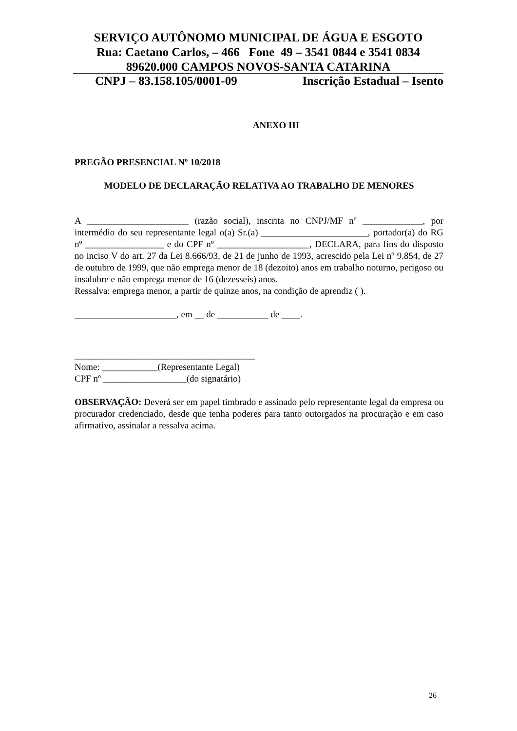SERVIÇO AUTÔNOMO MUNICIPAL DE ÁGUA E ESGOTO
Rua: Caetano Carlos, – 466 Fone 49 – 3541 0844 e 3541 0834
89620.000 CAMPOS NOVOS-SANTA CATARINA
CNPJ – 83.158.105/0001-09 Inscrição Estadual – Isento
ANEXO III
PREGÃO PRESENCIAL Nº 10/2018
MODELO DE DECLARAÇÃO RELATIVA AO TRABALHO DE MENORES
A ______________________ (razão social), inscrita no CNPJ/MF nº _____________, por intermédio do seu representante legal o(a) Sr.(a) _______________________, portador(a) do RG nº _________________ e do CPF nº ____________________, DECLARA, para fins do disposto no inciso V do art. 27 da Lei 8.666/93, de 21 de junho de 1993, acrescido pela Lei nº 9.854, de 27 de outubro de 1999, que não emprega menor de 18 (dezoito) anos em trabalho noturno, perigoso ou insalubre e não emprega menor de 16 (dezesseis) anos.
Ressalva: emprega menor, a partir de quinze anos, na condição de aprendiz ( ).
______________________, em __ de ___________ de ____.
_______________________________________
Nome: ____________(Representante Legal)
CPF nº __________________(do signatário)
OBSERVAÇÃO: Deverá ser em papel timbrado e assinado pelo representante legal da empresa ou procurador credenciado, desde que tenha poderes para tanto outorgados na procuração e em caso afirmativo, assinalar a ressalva acima.
26